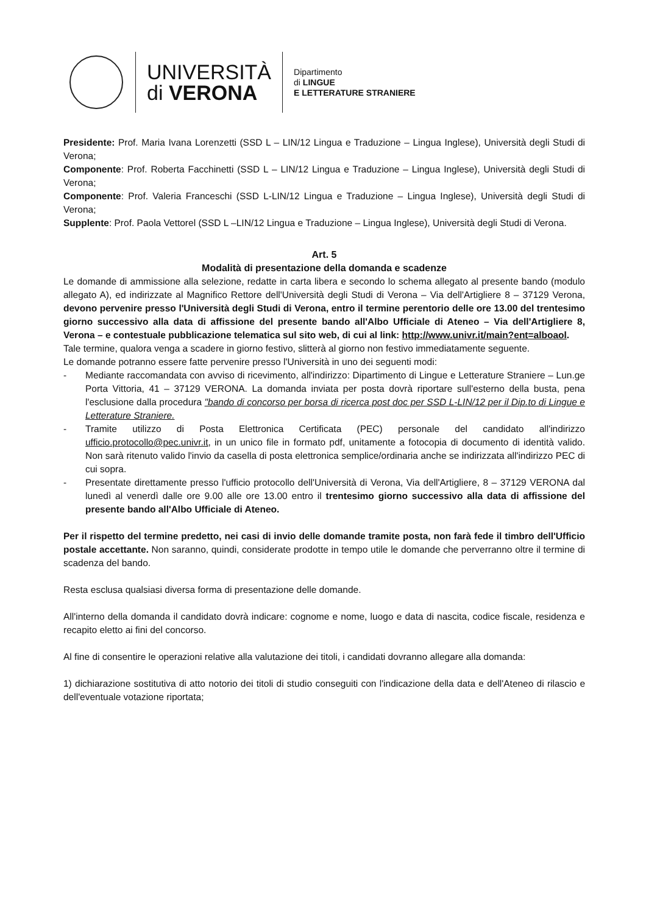UNIVERSITÀ
di VERONA
Dipartimento
di LINGUE
E LETTERATURE STRANIERE
Presidente: Prof. Maria Ivana Lorenzetti (SSD L – LIN/12 Lingua e Traduzione – Lingua Inglese), Università degli Studi di Verona;
Componente: Prof. Roberta Facchinetti (SSD L – LIN/12 Lingua e Traduzione – Lingua Inglese), Università degli Studi di Verona;
Componente: Prof. Valeria Franceschi (SSD L-LIN/12 Lingua e Traduzione – Lingua Inglese), Università degli Studi di Verona;
Supplente: Prof. Paola Vettorel (SSD L –LIN/12 Lingua e Traduzione – Lingua Inglese), Università degli Studi di Verona.
Art. 5
Modalità di presentazione della domanda e scadenze
Le domande di ammissione alla selezione, redatte in carta libera e secondo lo schema allegato al presente bando (modulo allegato A), ed indirizzate al Magnifico Rettore dell'Università degli Studi di Verona – Via dell'Artigliere 8 – 37129 Verona, devono pervenire presso l'Università degli Studi di Verona, entro il termine perentorio delle ore 13.00 del trentesimo giorno successivo alla data di affissione del presente bando all'Albo Ufficiale di Ateneo – Via dell'Artigliere 8, Verona – e contestuale pubblicazione telematica sul sito web, di cui al link: http://www.univr.it/main?ent=alboaol.
Tale termine, qualora venga a scadere in giorno festivo, slitterà al giorno non festivo immediatamente seguente.
Le domande potranno essere fatte pervenire presso l'Università in uno dei seguenti modi:
- Mediante raccomandata con avviso di ricevimento, all'indirizzo: Dipartimento di Lingue e Letterature Straniere – Lun.ge Porta Vittoria, 41 – 37129 VERONA. La domanda inviata per posta dovrà riportare sull'esterno della busta, pena l'esclusione dalla procedura "bando di concorso per borsa di ricerca post doc per SSD L-LIN/12 per il Dip.to di Lingue e Letterature Straniere.
- Tramite utilizzo di Posta Elettronica Certificata (PEC) personale del candidato all'indirizzo ufficio.protocollo@pec.univr.it, in un unico file in formato pdf, unitamente a fotocopia di documento di identità valido. Non sarà ritenuto valido l'invio da casella di posta elettronica semplice/ordinaria anche se indirizzata all'indirizzo PEC di cui sopra.
- Presentate direttamente presso l'ufficio protocollo dell'Università di Verona, Via dell'Artigliere, 8 – 37129 VERONA dal lunedì al venerdì dalle ore 9.00 alle ore 13.00 entro il trentesimo giorno successivo alla data di affissione del presente bando all'Albo Ufficiale di Ateneo.
Per il rispetto del termine predetto, nei casi di invio delle domande tramite posta, non farà fede il timbro dell'Ufficio postale accettante. Non saranno, quindi, considerate prodotte in tempo utile le domande che perverranno oltre il termine di scadenza del bando.
Resta esclusa qualsiasi diversa forma di presentazione delle domande.
All'interno della domanda il candidato dovrà indicare: cognome e nome, luogo e data di nascita, codice fiscale, residenza e recapito eletto ai fini del concorso.
Al fine di consentire le operazioni relative alla valutazione dei titoli, i candidati dovranno allegare alla domanda:
1) dichiarazione sostitutiva di atto notorio dei titoli di studio conseguiti con l'indicazione della data e dell'Ateneo di rilascio e dell'eventuale votazione riportata;